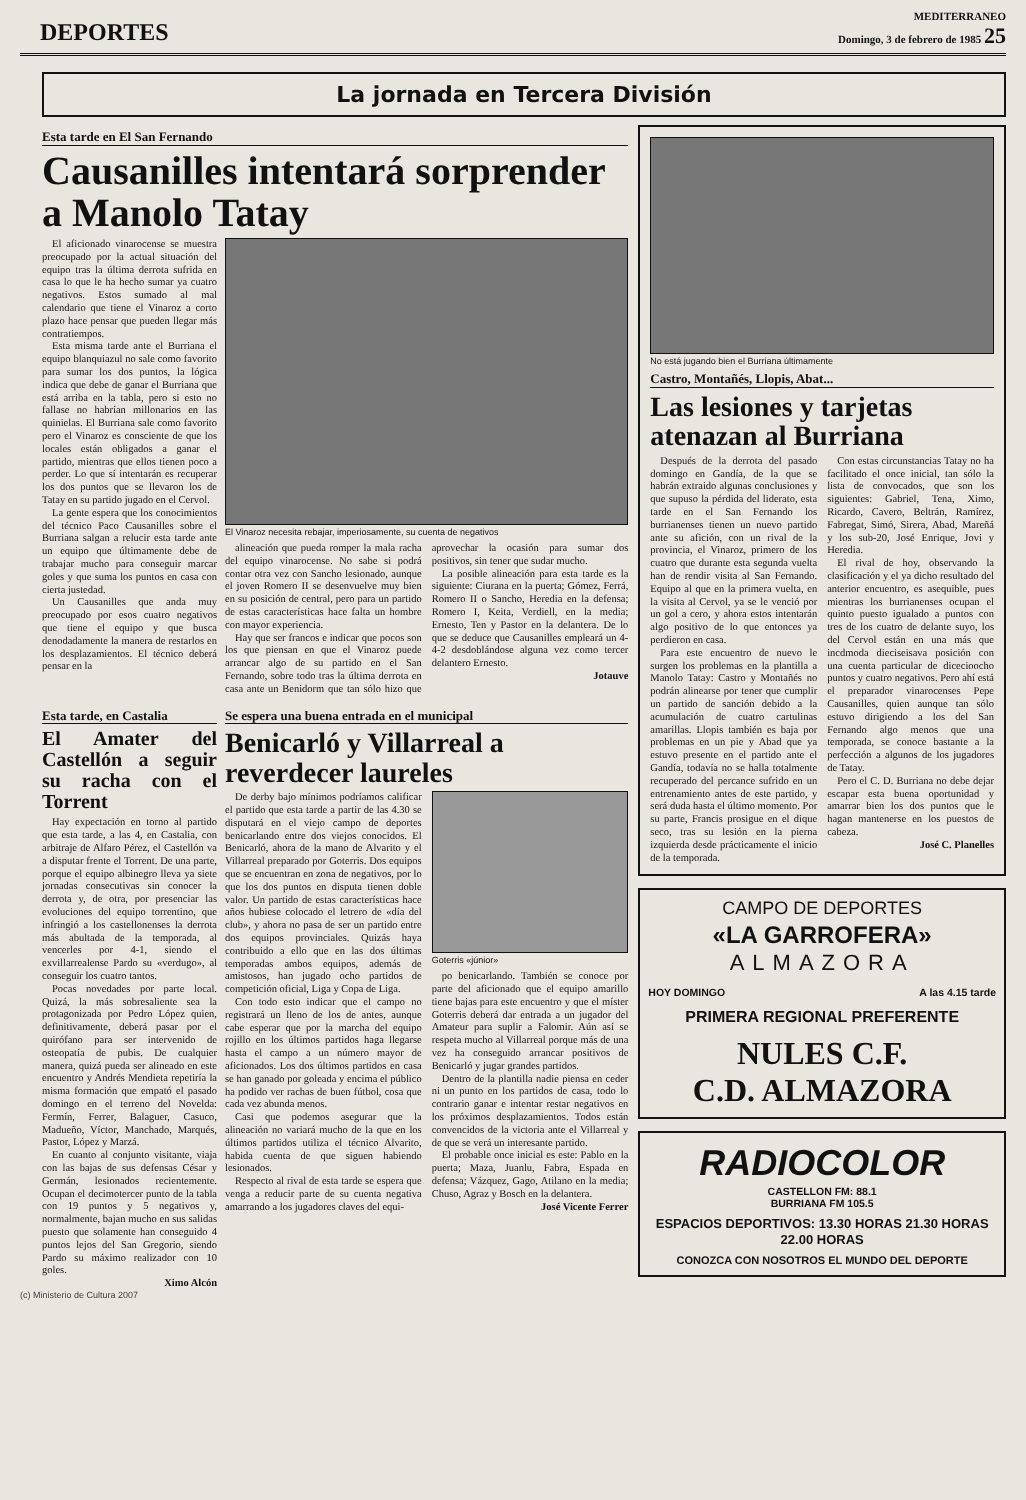DEPORTES
MEDITERRANEO
Domingo, 3 de febrero de 1985 25
La jornada en Tercera División
Esta tarde en El San Fernando
Causanilles intentará sorprender a Manolo Tatay
El aficionado vinarocense se muestra preocupado por la actual situación del equipo tras la última derrota sufrida en casa lo que le ha hecho sumar ya cuatro negativos. Estos sumado al mal calendario que tiene el Vinaroz a corto plazo hace pensar que pueden llegar más contratiempos.
Esta misma tarde ante el Burriana el equipo blanquiazul no sale como favorito para sumar los dos puntos, la lógica indica que debe de ganar el Burriana que está arriba en la tabla, pero si esto no fallase no habrían millonarios en las quinielas. El Burriana sale como favorito pero el Vinaroz es consciente de que los locales están obligados a ganar el partido, mientras que ellos tienen poco a perder. Lo que sí intentarán es recuperar los dos puntos que se llevaron los de Tatay en su partido jugado en el Cervol.
La gente espera que los conocimientos del técnico Paco Causanilles sobre el Burriana salgan a relucir esta tarde ante un equipo que últimamente debe de trabajar mucho para conseguir marcar goles y que suma los puntos en casa con cierta justedad.
Un Causanilles que anda muy preocupado por esos cuatro negativos que tiene el equipo y que busca denodadamente la manera de restarlos en los desplazamientos. El técnico deberá pensar en la
El Vinaroz necesita rebajar, imperiosamente, su cuenta de negativos
alineación que pueda romper la mala racha del equipo vinarocense. No sabe si podrá contar otra vez con Sancho lesionado, aunque el joven Romero II se desenvuelve muy bien en su posición de central, pero para un partido de estas características hace falta un hombre con mayor experiencia.
Hay que ser francos e indicar que pocos son los que piensan en que el Vinaroz puede arrancar algo de su partido en el San Fernando, sobre todo tras la última derrota en casa ante un Benidorm que tan sólo hizo que aprovechar la ocasión para sumar dos positivos, sin tener que sudar mucho.
La posible alineación para esta tarde es la siguiente: Ciurana en la puerta; Gómez, Ferrá, Romero II o Sancho, Heredia en la defensa; Romero I, Keita, Verdiell, en la media; Ernesto, Ten y Pastor en la delantera. De lo que se deduce que Causanilles empleará un 4-4-2 desdoblándose alguna vez como tercer delantero Ernesto.
Jotauve
Esta tarde, en Castalia
El Amater del Castellón a seguir su racha con el Torrent
Hay expectación en torno al partido que esta tarde, a las 4, en Castalia, con arbitraje de Alfaro Pérez, el Castellón va a disputar frente el Torrent. De una parte, porque el equipo albinegro lleva ya siete jornadas consecutivas sin conocer la derrota y, de otra, por presenciar las evoluciones del equipo torrentino, que infringió a los castellonenses la derrota más abultada de la temporada, al vencerles por 4-1, siendo el exvillarrealense Pardo su «verdugo», al conseguir los cuatro tantos.
Pocas novedades por parte local. Quizá, la más sobresaliente sea la protagonizada por Pedro López quien, definitivamente, deberá pasar por el quirófano para ser intervenido de osteopatía de pubis. De cualquier manera, quizá pueda ser alineado en este encuentro y Andrés Mendieta repetiría la misma formación que empató el pasado domingo en el terreno del Novelda: Fermín, Ferrer, Balaguer, Casuco, Madueño, Víctor, Manchado, Marqués, Pastor, López y Marzá.
En cuanto al conjunto visitante, viaja con las bajas de sus defensas César y Germán, lesionados recientemente. Ocupan el decimotercer punto de la tabla con 19 puntos y 5 negativos y, normalmente, bajan mucho en sus salidas puesto que solamente han conseguido 4 puntos lejos del San Gregorio, siendo Pardo su máximo realizador con 10 goles.
Ximo Alcón
Se espera una buena entrada en el municipal
Benicarló y Villarreal a reverdecer laureles
De derby bajo mínimos podríamos calificar el partido que esta tarde a partir de las 4.30 se disputará en el viejo campo de deportes benicarlando entre dos viejos conocidos. El Benicarló, ahora de la mano de Alvarito y el Villarreal preparado por Goterris. Dos equipos que se encuentran en zona de negativos, por lo que los dos puntos en disputa tienen doble valor. Un partido de estas características hace años hubiese colocado el letrero de «día del club», y ahora no pasa de ser un partido entre dos equipos provinciales. Quizás haya contribuido a ello que en las dos últimas temporadas ambos equipos, además de amistosos, han jugado ocho partidos de competición oficial, Liga y Copa de Liga.
Con todo esto indicar que el campo no registrará un lleno de los de antes, aunque cabe esperar que por la marcha del equipo rojillo en los últimos partidos haga llegarse hasta el campo a un número mayor de aficionados. Los dos últimos partidos en casa se han ganado por goleada y encima el público ha podido ver rachas de buen fútbol, cosa que cada vez abunda menos.
Casi que podemos asegurar que la alineación no variará mucho de la que en los últimos partidos utiliza el técnico Alvarito, habida cuenta de que siguen habiendo lesionados.
Respecto al rival de esta tarde se espera que venga a reducir parte de su cuenta negativa amarrando a los jugadores claves del equi-
Goterris «júnior»
po benicarlando. También se conoce por parte del aficionado que el equipo amarillo tiene bajas para este encuentro y que el míster Goterris deberá dar entrada a un jugador del Amateur para suplir a Falomir. Aún así se respeta mucho al Villarreal porque más de una vez ha conseguido arrancar positivos de Benicarló y jugar grandes partidos.
Dentro de la plantilla nadie piensa en ceder ni un punto en los partidos de casa, todo lo contrario ganar e intentar restar negativos en los próximos desplazamientos. Todos están convencidos de la victoria ante el Villarreal y de que se verá un interesante partido.
El probable once inicial es este: Pablo en la puerta; Maza, Juanlu, Fabra, Espada en defensa; Vázquez, Gago, Atilano en la media; Chuso, Agraz y Bosch en la delantera.
José Vicente Ferrer
No está jugando bien el Burriana últimamente
Castro, Montañés, Llopis, Abat...
Las lesiones y tarjetas atenazan al Burriana
Después de la derrota del pasado domingo en Gandía, de la que se habrán extraido algunas conclusiones y que supuso la pérdida del liderato, esta tarde en el San Fernando los burrianenses tienen un nuevo partido ante su afición, con un rival de la provincia, el Vinaroz, primero de los cuatro que durante esta segunda vuelta han de rendir visita al San Fernando. Equipo al que en la primera vuelta, en la visita al Cervol, ya se le venció por un gol a cero, y ahora estos intentarán algo positivo de lo que entonces ya perdieron en casa.
Para este encuentro de nuevo le surgen los problemas en la plantilla a Manolo Tatay: Castro y Montañés no podrán alinearse por tener que cumplir un partido de sanción debido a la acumulación de cuatro cartulinas amarillas. Llopis también es baja por problemas en un pie y Abad que ya estuvo presente en el partido ante el Gandía, todavía no se halla totalmente recuperado del percance sufrido en un entrenamiento antes de este partido, y será duda hasta el último momento. Por su parte, Francis prosigue en el dique seco, tras su lesión en la pierna izquierda desde prácticamente el inicio de la temporada.
Con estas circunstancias Tatay no ha facilitado el once inicial, tan sólo la lista de convocados, que son los siguientes: Gabriel, Tena, Ximo, Ricardo, Cavero, Beltrán, Ramírez, Fabregat, Simó, Sirera, Abad, Mareñá y los sub-20, José Enrique, Jovi y Heredia.
El rival de hoy, observando la clasificación y el ya dicho resultado del anterior encuentro, es asequible, pues mientras los burrianenses ocupan el quinto puesto igualado a puntos con tres de los cuatro de delante suyo, los del Cervol están en una más que incdmoda dieciseisava posición con una cuenta particular de dicecioocho puntos y cuatro negativos. Pero ahí está el preparador vinarocenses Pepe Causanilles, quien aunque tan sólo estuvo dirigiendo a los del San Fernando algo menos que una temporada, se conoce bastante a la perfección a algunos de los jugadores de Tatay.
Pero el C. D. Burriana no debe dejar escapar esta buena oportunidad y amarrar bien los dos puntos que le hagan mantenerse en los puestos de cabeza.
José C. Planelles
CAMPO DE DEPORTES
«LA GARROFERA»
ALMAZORA
HOY DOMINGO A las 4.15 tarde
PRIMERA REGIONAL PREFERENTE
NULES C.F.
C.D. ALMAZORA
RADIOCOLOR
CASTELLON FM: 88.1
BURRIANA FM 105.5
ESPACIOS DEPORTIVOS: 13.30 HORAS 21.30 HORAS 22.00 HORAS
CONOZCA CON NOSOTROS EL MUNDO DEL DEPORTE
(c) Ministerio de Cultura 2007